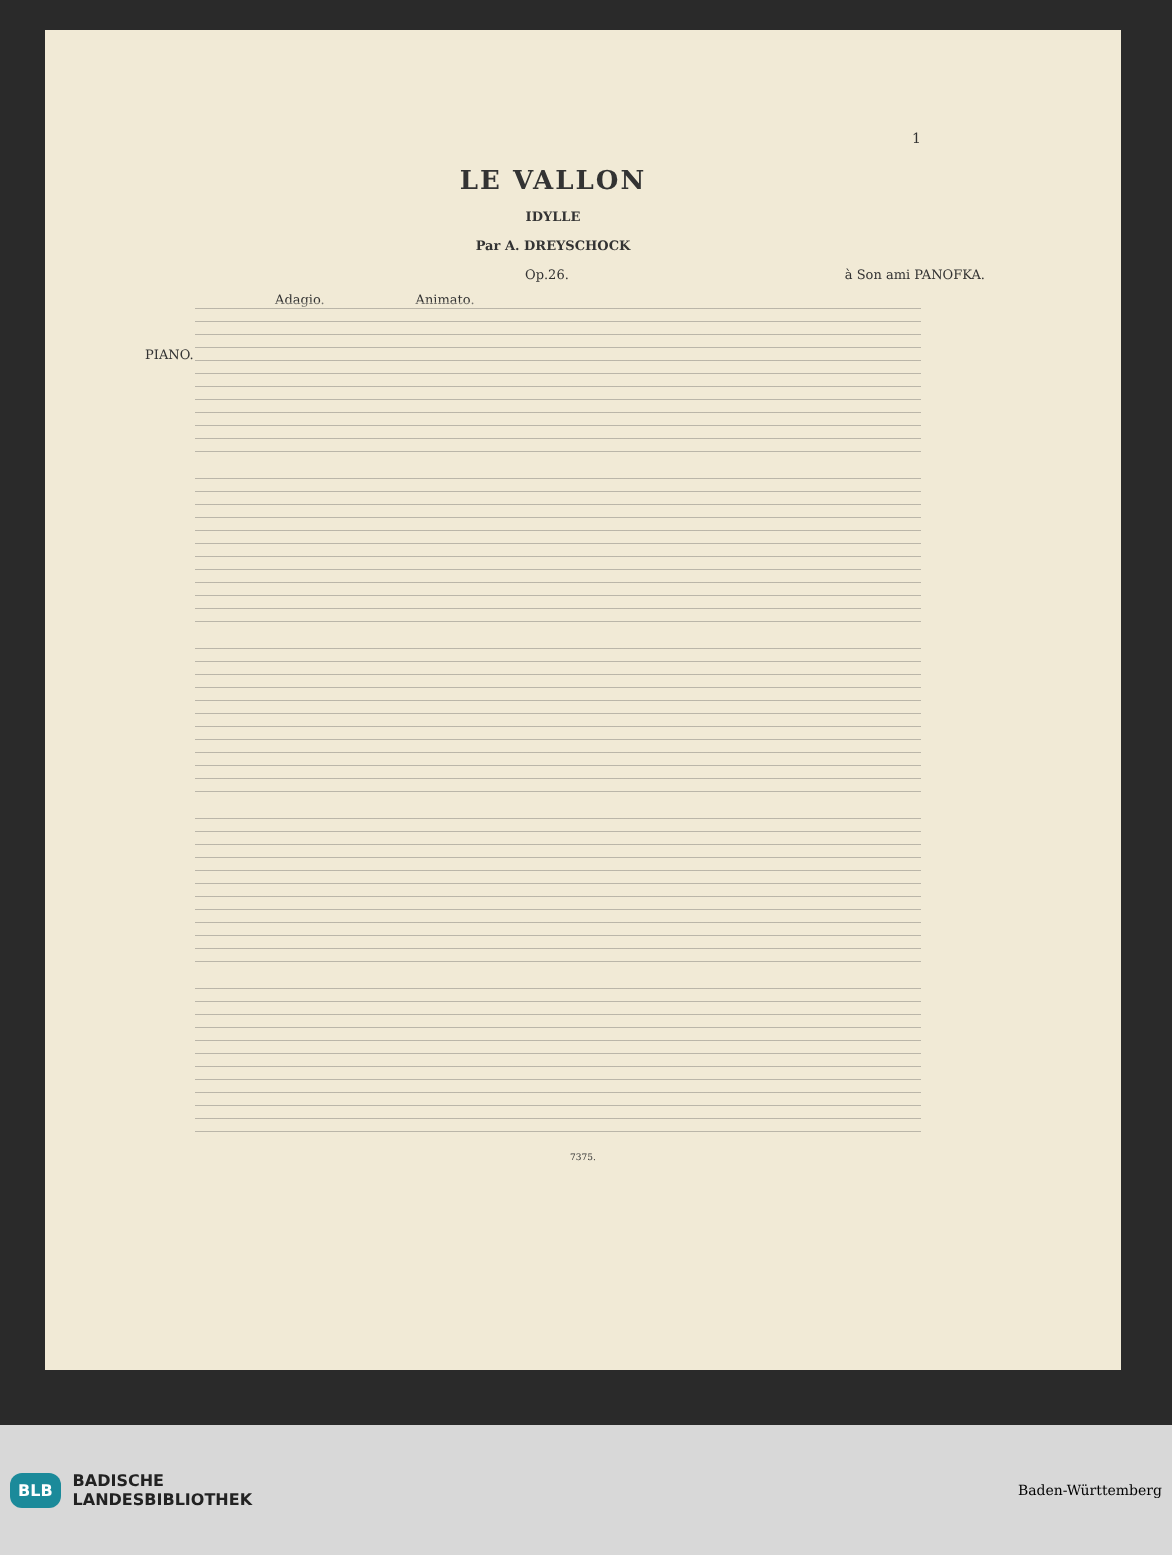1
LE VALLON
IDYLLE
Par A. DREYSCHOCK
Op.26. à Son ami PANOFKA.
Adagio. Animato.
PIANO.
7375.
BLB BADISCHE
LANDESBIBLIOTHEK
Baden-Württemberg